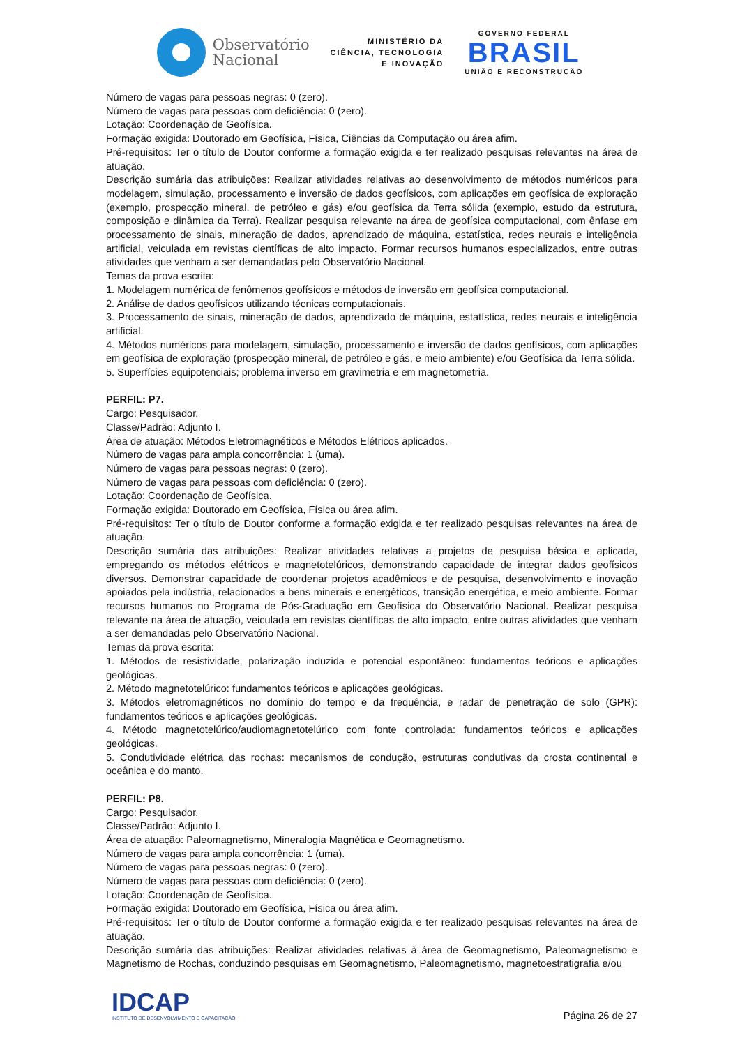Observatório
Nacional
MINISTÉRIO DA
CIÊNCIA, TECNOLOGIA
E INOVAÇÃO
GOVERNO FEDERAL
BRASIL
UNIÃO E RECONSTRUÇÃO
Número de vagas para pessoas negras: 0 (zero).
Número de vagas para pessoas com deficiência: 0 (zero).
Lotação: Coordenação de Geofísica.
Formação exigida: Doutorado em Geofísica, Física, Ciências da Computação ou área afim.
Pré-requisitos: Ter o título de Doutor conforme a formação exigida e ter realizado pesquisas relevantes na área de atuação.
Descrição sumária das atribuições: Realizar atividades relativas ao desenvolvimento de métodos numéricos para modelagem, simulação, processamento e inversão de dados geofísicos, com aplicações em geofísica de exploração (exemplo, prospecção mineral, de petróleo e gás) e/ou geofísica da Terra sólida (exemplo, estudo da estrutura, composição e dinâmica da Terra). Realizar pesquisa relevante na área de geofísica computacional, com ênfase em processamento de sinais, mineração de dados, aprendizado de máquina, estatística, redes neurais e inteligência artificial, veiculada em revistas científicas de alto impacto. Formar recursos humanos especializados, entre outras atividades que venham a ser demandadas pelo Observatório Nacional.
Temas da prova escrita:
1. Modelagem numérica de fenômenos geofísicos e métodos de inversão em geofísica computacional.
2. Análise de dados geofísicos utilizando técnicas computacionais.
3. Processamento de sinais, mineração de dados, aprendizado de máquina, estatística, redes neurais e inteligência artificial.
4. Métodos numéricos para modelagem, simulação, processamento e inversão de dados geofísicos, com aplicações em geofísica de exploração (prospecção mineral, de petróleo e gás, e meio ambiente) e/ou Geofísica da Terra sólida.
5. Superfícies equipotenciais; problema inverso em gravimetria e em magnetometria.
PERFIL: P7.
Cargo: Pesquisador.
Classe/Padrão: Adjunto I.
Área de atuação: Métodos Eletromagnéticos e Métodos Elétricos aplicados.
Número de vagas para ampla concorrência: 1 (uma).
Número de vagas para pessoas negras: 0 (zero).
Número de vagas para pessoas com deficiência: 0 (zero).
Lotação: Coordenação de Geofísica.
Formação exigida: Doutorado em Geofísica, Física ou área afim.
Pré-requisitos: Ter o título de Doutor conforme a formação exigida e ter realizado pesquisas relevantes na área de atuação.
Descrição sumária das atribuições: Realizar atividades relativas a projetos de pesquisa básica e aplicada, empregando os métodos elétricos e magnetotelúricos, demonstrando capacidade de integrar dados geofísicos diversos. Demonstrar capacidade de coordenar projetos acadêmicos e de pesquisa, desenvolvimento e inovação apoiados pela indústria, relacionados a bens minerais e energéticos, transição energética, e meio ambiente. Formar recursos humanos no Programa de Pós-Graduação em Geofísica do Observatório Nacional. Realizar pesquisa relevante na área de atuação, veiculada em revistas científicas de alto impacto, entre outras atividades que venham a ser demandadas pelo Observatório Nacional.
Temas da prova escrita:
1. Métodos de resistividade, polarização induzida e potencial espontâneo: fundamentos teóricos e aplicações geológicas.
2. Método magnetotelúrico: fundamentos teóricos e aplicações geológicas.
3. Métodos eletromagnéticos no domínio do tempo e da frequência, e radar de penetração de solo (GPR): fundamentos teóricos e aplicações geológicas.
4. Método magnetotelúrico/audiomagnetotelúrico com fonte controlada: fundamentos teóricos e aplicações geológicas.
5. Condutividade elétrica das rochas: mecanismos de condução, estruturas condutivas da crosta continental e oceânica e do manto.
PERFIL: P8.
Cargo: Pesquisador.
Classe/Padrão: Adjunto I.
Área de atuação: Paleomagnetismo, Mineralogia Magnética e Geomagnetismo.
Número de vagas para ampla concorrência: 1 (uma).
Número de vagas para pessoas negras: 0 (zero).
Número de vagas para pessoas com deficiência: 0 (zero).
Lotação: Coordenação de Geofísica.
Formação exigida: Doutorado em Geofísica, Física ou área afim.
Pré-requisitos: Ter o título de Doutor conforme a formação exigida e ter realizado pesquisas relevantes na área de atuação.
Descrição sumária das atribuições: Realizar atividades relativas à área de Geomagnetismo, Paleomagnetismo e Magnetismo de Rochas, conduzindo pesquisas em Geomagnetismo, Paleomagnetismo, magnetoestratigrafia e/ou
IDCAP
INSTITUTO DE DESENVOLVIMENTO E CAPACITAÇÃO
Página 26 de 27